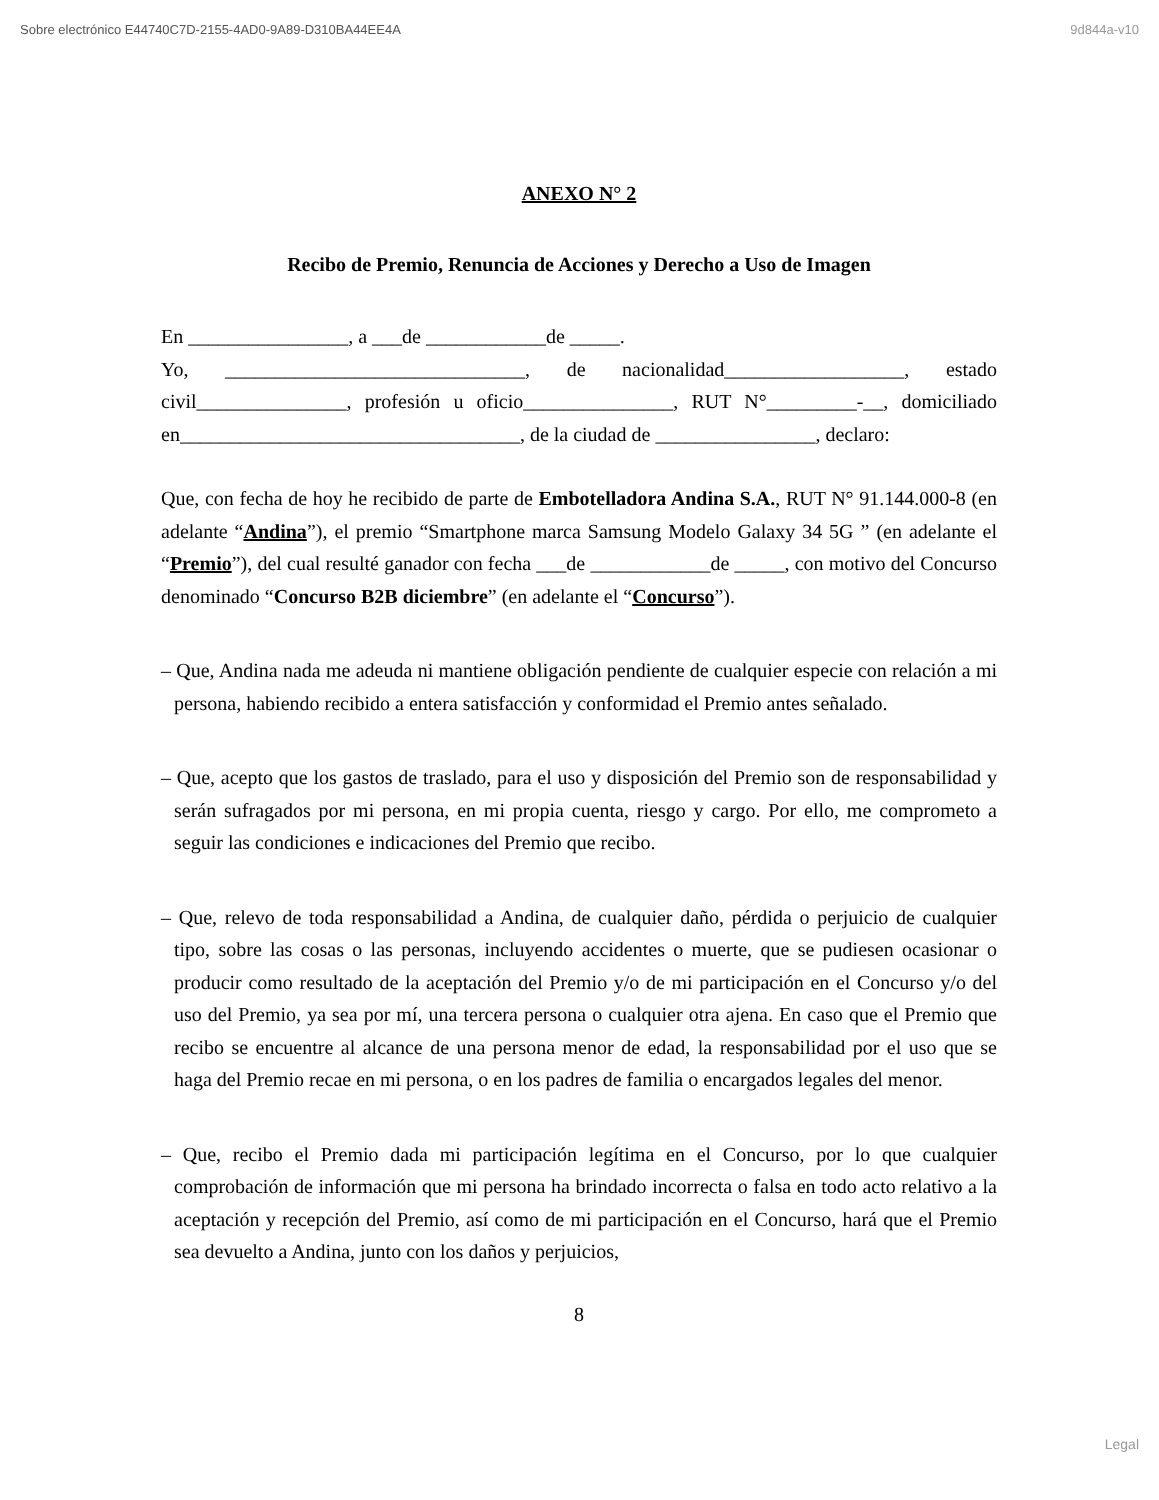Sobre electrónico E44740C7D-2155-4AD0-9A89-D310BA44EE4A 9d844a-v10
ANEXO N° 2
Recibo de Premio, Renuncia de Acciones y Derecho a Uso de Imagen
En ________________, a ___de ____________de _____.
Yo, ______________________________, de nacionalidad__________________, estado civil_______________, profesión u oficio_______________, RUT N°_________-__, domiciliado en__________________________________, de la ciudad de ________________, declaro:
Que, con fecha de hoy he recibido de parte de Embotelladora Andina S.A., RUT N° 91.144.000-8 (en adelante “Andina”), el premio “Smartphone marca Samsung Modelo Galaxy 34 5G ” (en adelante el “Premio”), del cual resulté ganador con fecha ___de ____________de _____, con motivo del Concurso denominado “Concurso B2B diciembre” (en adelante el “Concurso”).
– Que, Andina nada me adeuda ni mantiene obligación pendiente de cualquier especie con relación a mi persona, habiendo recibido a entera satisfacción y conformidad el Premio antes señalado.
– Que, acepto que los gastos de traslado, para el uso y disposición del Premio son de responsabilidad y serán sufragados por mi persona, en mi propia cuenta, riesgo y cargo. Por ello, me comprometo a seguir las condiciones e indicaciones del Premio que recibo.
– Que, relevo de toda responsabilidad a Andina, de cualquier daño, pérdida o perjuicio de cualquier tipo, sobre las cosas o las personas, incluyendo accidentes o muerte, que se pudiesen ocasionar o producir como resultado de la aceptación del Premio y/o de mi participación en el Concurso y/o del uso del Premio, ya sea por mí, una tercera persona o cualquier otra ajena. En caso que el Premio que recibo se encuentre al alcance de una persona menor de edad, la responsabilidad por el uso que se haga del Premio recae en mi persona, o en los padres de familia o encargados legales del menor.
– Que, recibo el Premio dada mi participación legítima en el Concurso, por lo que cualquier comprobación de información que mi persona ha brindado incorrecta o falsa en todo acto relativo a la aceptación y recepción del Premio, así como de mi participación en el Concurso, hará que el Premio sea devuelto a Andina, junto con los daños y perjuicios,
8
Legal